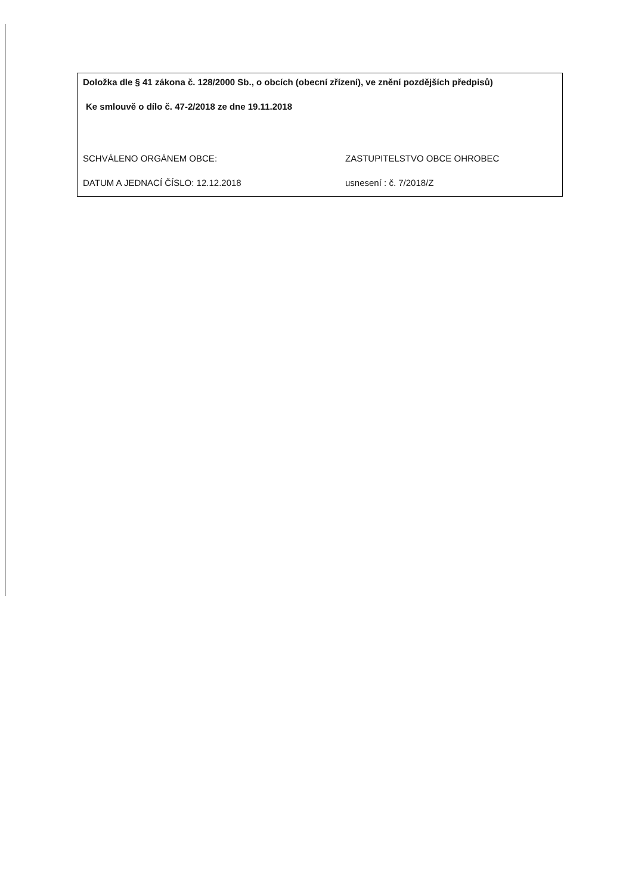Doložka dle § 41 zákona č. 128/2000 Sb., o obcích (obecní zřízení), ve znění pozdějších předpisů)
Ke smlouvě o dílo č. 47-2/2018 ze dne 19.11.2018
SCHVÁLENO ORGÁNEM OBCE: ZASTUPITELSTVO OBCE OHROBEC
DATUM A JEDNACÍ ČÍSLO: 12.12.2018 usnesení : č. 7/2018/Z